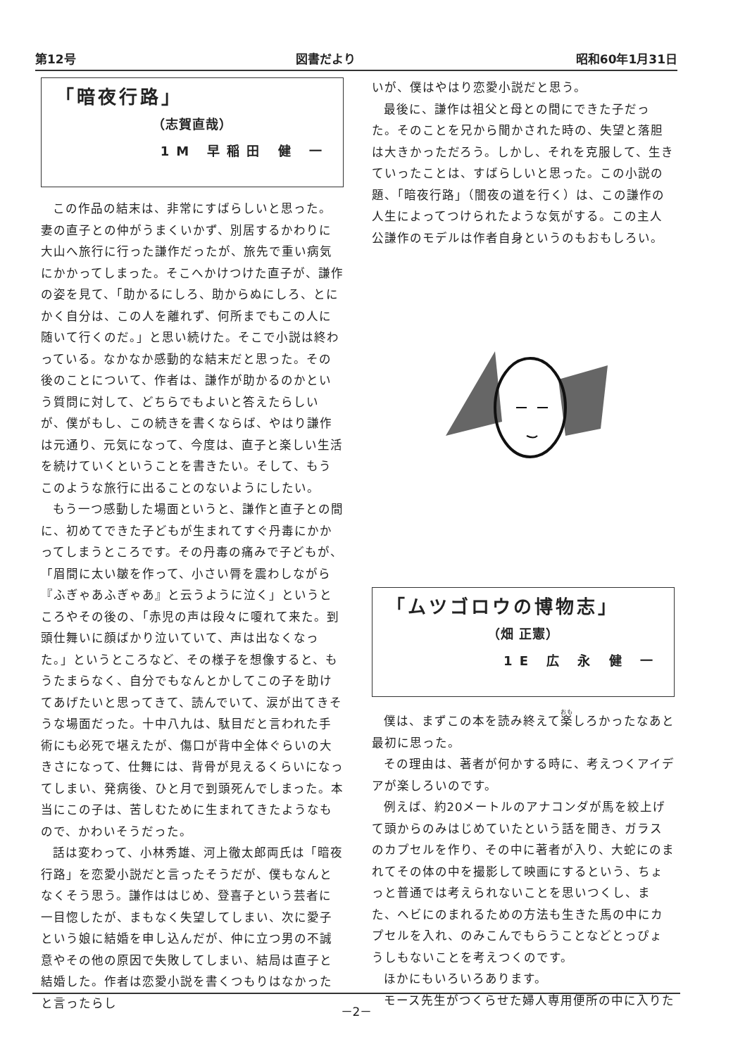第12号 図書だより 昭和60年1月31日
「暗夜行路」
（志賀直哉）
1M 早稲田 健 一
この作品の結末は、非常にすばらしいと思った。妻の直子との仲がうまくいかず、別居するかわりに大山へ旅行に行った謙作だったが、旅先で重い病気にかかってしまった。そこへかけつけた直子が、謙作の姿を見て、「助かるにしろ、助からぬにしろ、とにかく自分は、この人を離れず、何所までもこの人に随いて行くのだ。」と思い続けた。そこで小説は終わっている。なかなか感動的な結末だと思った。その後のことについて、作者は、謙作が助かるのかという質問に対して、どちらでもよいと答えたらしいが、僕がもし、この続きを書くならば、やはり謙作は元通り、元気になって、今度は、直子と楽しい生活を続けていくということを書きたい。そして、もうこのような旅行に出ることのないようにしたい。
もう一つ感動した場面というと、謙作と直子との間に、初めてできた子どもが生まれてすぐ丹毒にかかってしまうところです。その丹毒の痛みで子どもが、「眉間に太い皺を作って、小さい脣を震わしながら『ふぎゃあふぎゃあ』と云うように泣く」というところやその後の、「赤児の声は段々に嗄れて来た。到頭仕舞いに顔ばかり泣いていて、声は出なくなった。」というところなど、その様子を想像すると、もうたまらなく、自分でもなんとかしてこの子を助けてあげたいと思ってきて、読んでいて、涙が出てきそうな場面だった。十中八九は、駄目だと言われた手術にも必死で堪えたが、傷口が背中全体ぐらいの大きさになって、仕舞には、背骨が見えるくらいになってしまい、発病後、ひと月で到頭死んでしまった。本当にこの子は、苦しむために生まれてきたようなもので、かわいそうだった。
話は変わって、小林秀雄、河上徹太郎両氏は「暗夜行路」を恋愛小説だと言ったそうだが、僕もなんとなくそう思う。謙作ははじめ、登喜子という芸者に一目惚したが、まもなく失望してしまい、次に愛子という娘に結婚を申し込んだが、仲に立つ男の不誠意やその他の原因で失敗してしまい、結局は直子と結婚した。作者は恋愛小説を書くつもりはなかったと言ったらし
いが、僕はやはり恋愛小説だと思う。
最後に、謙作は祖父と母との間にできた子だった。そのことを兄から聞かされた時の、失望と落胆は大きかっただろう。しかし、それを克服して、生きていったことは、すばらしいと思った。この小説の題、「暗夜行路」（闇夜の道を行く）は、この謙作の人生によってつけられたような気がする。この主人公謙作のモデルは作者自身というのもおもしろい。
「ムツゴロウの博物志」
（畑 正憲）
1E 広 永 健 一
僕は、まずこの本を読み終えて楽しろかったなあと最初に思った。
その理由は、著者が何かする時に、考えつくアイデアが楽しろいのです。
例えば、約20メートルのアナコンダが馬を絞上げて頭からのみはじめていたという話を聞き、ガラスのカプセルを作り、その中に著者が入り、大蛇にのまれてその体の中を撮影して映画にするという、ちょっと普通では考えられないことを思いつくし、また、ヘビにのまれるための方法も生きた馬の中にカプセルを入れ、のみこんでもらうことなどとっぴょうしもないことを考えつくのです。
ほかにもいろいろあります。
モース先生がつくらせた婦人専用便所の中に入りた
－2－